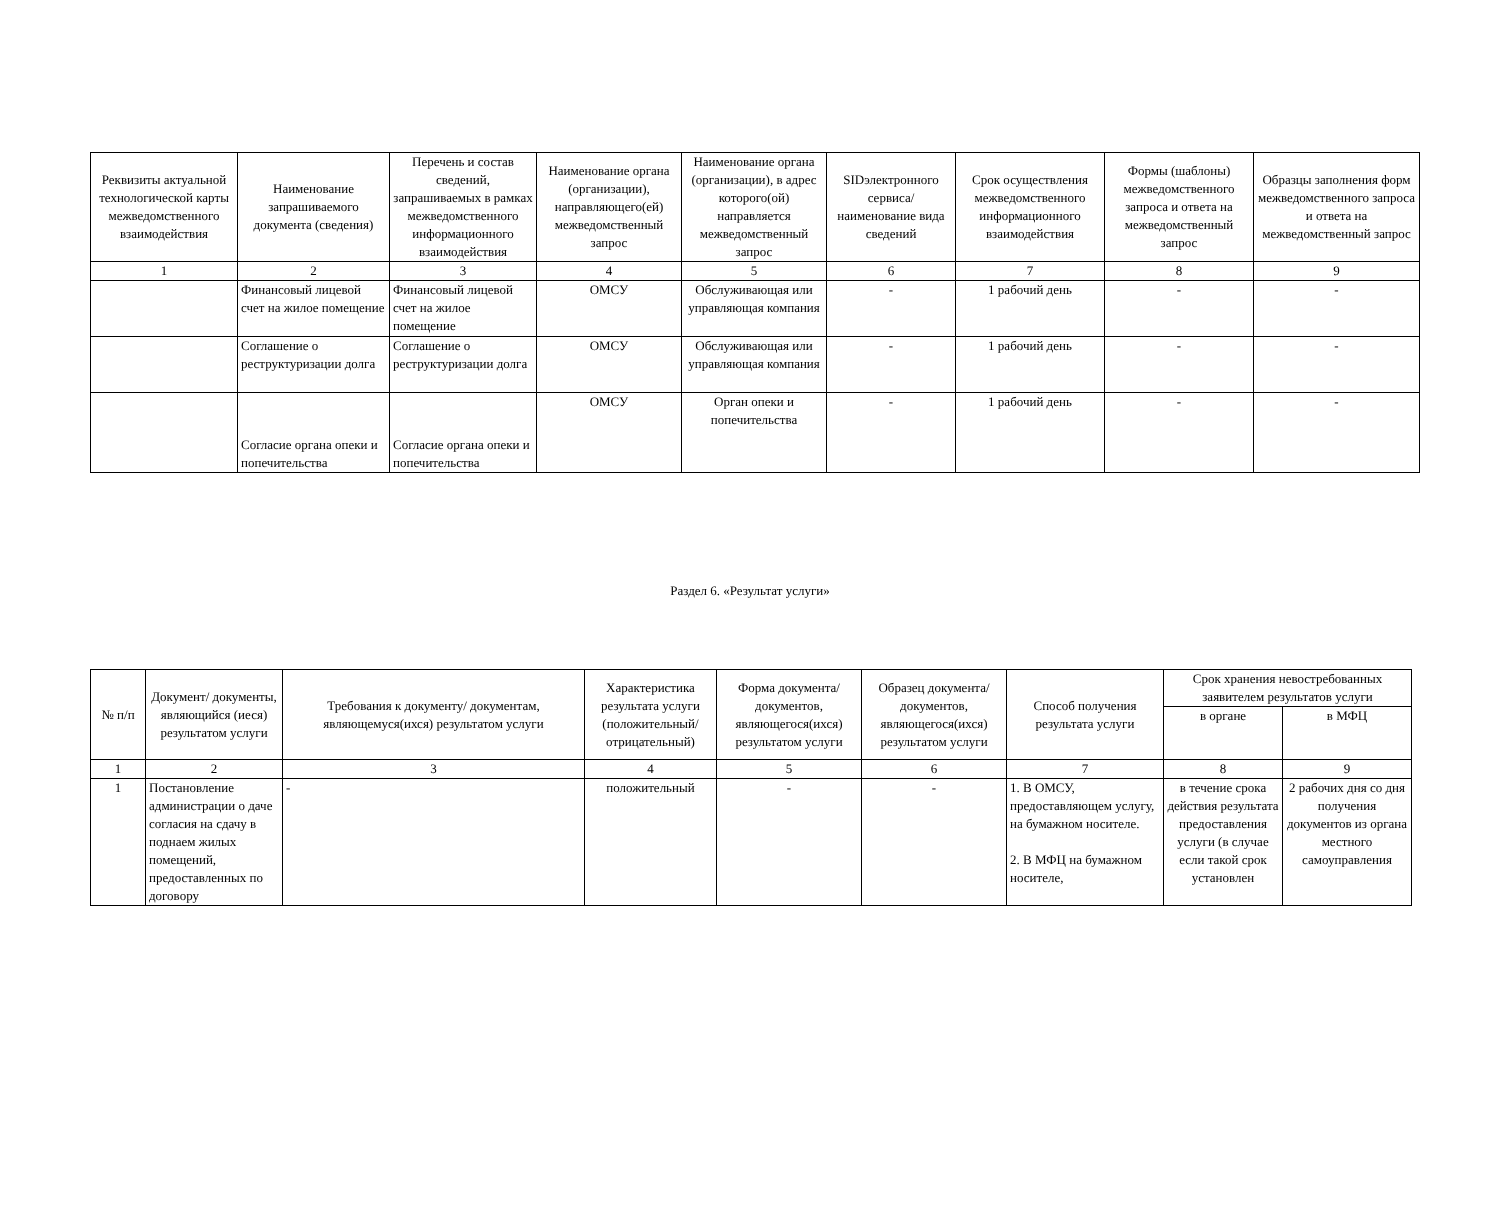| Реквизиты актуальной технологической карты межведомственного взаимодействия | Наименование запрашиваемого документа (сведения) | Перечень и состав сведений, запрашиваемых в рамках межведомственного информационного взаимодействия | Наименование органа (организации), направляющего(ей) межведомственный запрос | Наименование органа (организации), в адрес которого(ой) направляется межведомственный запрос | SIDэлектронного сервиса/ наименование вида сведений | Срок осуществления межведомственного информационного взаимодействия | Формы (шаблоны) межведомственного запроса и ответа на межведомственный запрос | Образцы заполнения форм межведомственного запроса и ответа на межведомственный запрос |
| --- | --- | --- | --- | --- | --- | --- | --- | --- |
| 1 | 2 | 3 | 4 | 5 | 6 | 7 | 8 | 9 |
| | Финансовый лицевой счет на жилое помещение | Финансовый лицевой счет на жилое помещение | ОМСУ | Обслуживающая или управляющая компания | - | 1 рабочий день | - | - |
| | Соглашение о реструктуризации долга | Соглашение о реструктуризации долга | ОМСУ | Обслуживающая или управляющая компания | - | 1 рабочий день | - | - |
| | Согласие органа опеки и попечительства | Согласие органа опеки и попечительства | ОМСУ | Орган опеки и попечительства | - | 1 рабочий день | - | - |
Раздел 6. «Результат услуги»
| № п/п | Документ/ документы, являющийся (иеся) результатом услуги | Требования к документу/ документам, являющемуся(ихся) результатом услуги | Характеристика результата услуги (положительный/ отрицательный) | Форма документа/ документов, являющегося(ихся) результатом услуги | Образец документа/ документов, являющегося(ихся) результатом услуги | Способ получения результата услуги | Срок хранения невостребованных заявителем результатов услуги | |
| --- | --- | --- | --- | --- | --- | --- | --- | --- |
| | | | | | | | в органе | в МФЦ |
| 1 | 2 | 3 | 4 | 5 | 6 | 7 | 8 | 9 |
| 1 | Постановление администрации о даче согласия на сдачу в поднаем жилых помещений, предоставленных по договору | - | положительный | - | - | 1. В ОМСУ, предоставляющем услугу, на бумажном носителе. 2. В МФЦ на бумажном носителе, | в течение срока действия результата предоставления услуги (в случае если такой срок установлен | 2 рабочих дня со дня получения документов из органа местного самоуправления |